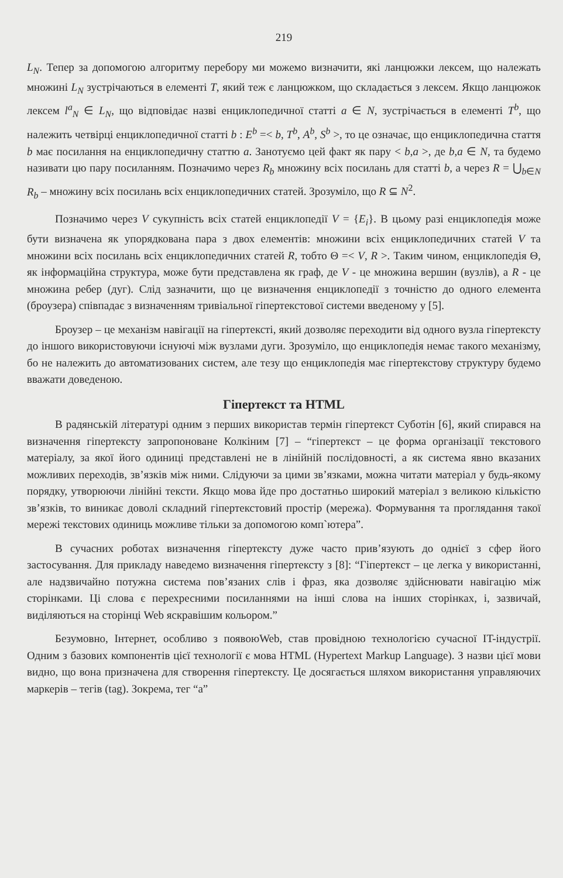219
L<sub>N</sub>. Тепер за допомогою алгоритму перебору ми можемо визначити, які ланцюжки лексем, що належать множині L<sub>N</sub> зустрічаються в елементі T, який теж є ланцюжком, що складається з лексем. Якщо ланцюжок лексем l<sup>a</sup><sub>N</sub> ∈ L<sub>N</sub>, що відповідає назві енциклопедичної статті a ∈ N, зустрічається в елементі T<sup>b</sup>, що належить четвірці енциклопедичної статті b : E<sup>b</sup> =< b, T<sup>b</sup>, A<sup>b</sup>, S<sup>b</sup> >, то це означає, що енциклопедична стаття b має посилання на енциклопедичну статтю a. Занотуємо цей факт як пару < b,a >, де b,a ∈ N, та будемо називати цю пару посиланням. Позначимо через R<sub>b</sub> множину всіх посилань для статті b, а через R = ⋃<sub>b∈N</sub> R<sub>b</sub> – множину всіх посилань всіх енциклопедичних статей. Зрозуміло, що R ⊆ N<sup>2</sup>.
Позначимо через V сукупність всіх статей енциклопедії V = {E<sub>i</sub>}. В цьому разі енциклопедія може бути визначена як упорядкована пара з двох елементів: множини всіх енциклопедичних статей V та множини всіх посилань всіх енциклопедичних статей R, тобто Θ =< V, R >. Таким чином, енциклопедія Θ, як інформаційна структура, може бути представлена як граф, де V - це множина вершин (вузлів), а R - це множина ребер (дуг). Слід зазначити, що це визначення енциклопедії з точністю до одного елемента (броузера) співпадає з визначенням тривіальної гіпертекстової системи введеному у [5].
Броузер – це механізм навігації на гіпертексті, який дозволяє переходити від одного вузла гіпертексту до іншого використовуючи існуючі між вузлами дуги. Зрозуміло, що енциклопедія немає такого механізму, бо не належить до автоматизованих систем, але тезу що енциклопедія має гіпертекстову структуру будемо вважати доведеною.
Гіпертекст та HTML
В радянській літературі одним з перших використав термін гіпертекст Суботін [6], який спирався на визначення гіпертексту запропоноване Колкіним [7] – “гіпертекст – це форма організації текстового матеріалу, за якої його одиниці представлені не в лінійній послідовності, а як система явно вказаних можливих переходів, зв’язків між ними. Слідуючи за цими зв’язками, можна читати матеріал у будь-якому порядку, утворюючи лінійні тексти. Якщо мова йде про достатньо широкий матеріал з великою кількістю зв’язків, то виникає доволі складний гіпертекстовий простір (мережа). Формування та проглядання такої мережі текстових одиниць можливе тільки за допомогою комп`ютера”.
В сучасних роботах визначення гіпертексту дуже часто прив’язують до однієї з сфер його застосування. Для прикладу наведемо визначення гіпертексту з [8]: “Гіпертекст – це легка у використанні, але надзвичайно потужна система пов’язаних слів і фраз, яка дозволяє здійснювати навігацію між сторінками. Ці слова є перехресними посиланнями на інші слова на інших сторінках, і, зазвичай, виділяються на сторінці Web яскравішим кольором.”
Безумовно, Інтернет, особливо з появоюWeb, став провідною технологією сучасної IT-індустрії. Одним з базових компонентів цієї технології є мова HTML (Hypertext Markup Language). З назви цієї мови видно, що вона призначена для створення гіпертексту. Це досягається шляхом використання управляючих маркерів – тегів (tag). Зокрема, тег “a”